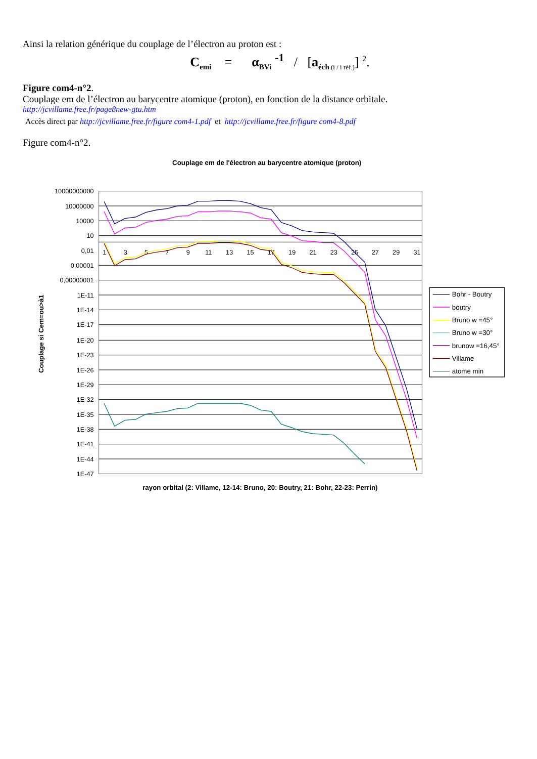Ainsi la relation générique du couplage de l’électron au proton est :
C<sub>emi</sub> = α<sub>BV</sub><sub>i</sub> <sup>-1</sup> / [a<sub>éch</sub><sub>(i / i réf.)</sub>] <sup>2</sup>.
Figure com4-n°2.
Couplage em de l’électron au barycentre atomique (proton), en fonction de la distance orbitale.
http://jcvillame.free.fr/page8new-gtu.htm
Accès direct par http://jcvillame.free.fr/figure com4-1.pdf et http://jcvillame.free.fr/figure com4-8.pdf
Figure com4-n°2.
Couplage em de l'électron au barycentre atomique (proton)
10000000000
10000000
10000
10
0,01
0,00001
0,00000001
1E-11
1E-14
1E-17
1E-20
1E-23
1E-26
1E-29
1E-32
1E-35
1E-38
1E-41
1E-44
1E-47
1
3
5
7
9
11
13
15
17
19
21
23
25
27
29
31
Couplage si Cem=ou>à1
rayon orbital (2: Villame, 12-14: Bruno, 20: Boutry, 21: Bohr, 22-23: Perrin)
Bohr - Boutry
boutry
Bruno w =45°
Bruno w =30°
brunow =16,45°
Villame
atome min